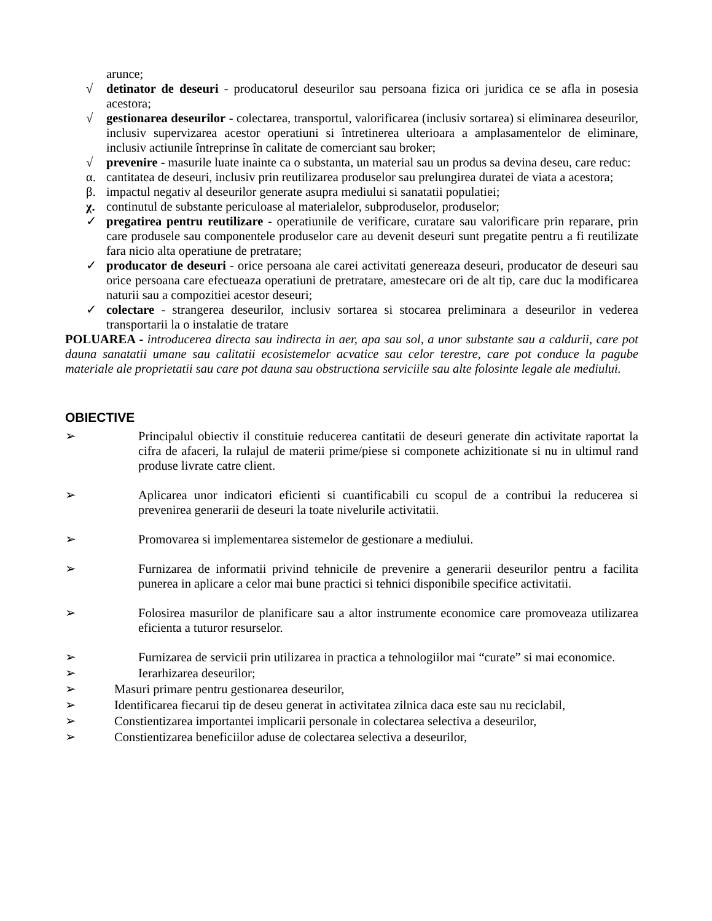arunce;
√ detinator de deseuri - producatorul deseurilor sau persoana fizica ori juridica ce se afla in posesia acestora;
√ gestionarea deseurilor - colectarea, transportul, valorificarea (inclusiv sortarea) si eliminarea deseurilor, inclusiv supervizarea acestor operatiuni si întretinerea ulterioara a amplasamentelor de eliminare, inclusiv actiunile întreprinse în calitate de comerciant sau broker;
√ prevenire - masurile luate inainte ca o substanta, un material sau un produs sa devina deseu, care reduc:
α. cantitatea de deseuri, inclusiv prin reutilizarea produselor sau prelungirea duratei de viata a acestora;
β. impactul negativ al deseurilor generate asupra mediului si sanatatii populatiei;
χ. continutul de substante periculoase al materialelor, subproduselor, produselor;
✓ pregatirea pentru reutilizare - operatiunile de verificare, curatare sau valorificare prin reparare, prin care produsele sau componentele produselor care au devenit deseuri sunt pregatite pentru a fi reutilizate fara nicio alta operatiune de pretratare;
✓ producator de deseuri - orice persoana ale carei activitati genereaza deseuri, producator de deseuri sau orice persoana care efectueaza operatiuni de pretratare, amestecare ori de alt tip, care duc la modificarea naturii sau a compozitiei acestor deseuri;
✓ colectare - strangerea deseurilor, inclusiv sortarea si stocarea preliminara a deseurilor in vederea transportarii la o instalatie de tratare
POLUAREA - introducerea directa sau indirecta in aer, apa sau sol, a unor substante sau a caldurii, care pot dauna sanatatii umane sau calitatii ecosistemelor acvatice sau celor terestre, care pot conduce la pagube materiale ale proprietatii sau care pot dauna sau obstructiona serviciile sau alte folosinte legale ale mediului.
OBIECTIVE
➢ Principalul obiectiv il constituie reducerea cantitatii de deseuri generate din activitate raportat la cifra de afaceri, la rulajul de materii prime/piese si componete achizitionate si nu in ultimul rand produse livrate catre client.
➢ Aplicarea unor indicatori eficienti si cuantificabili cu scopul de a contribui la reducerea si prevenirea generarii de deseuri la toate nivelurile activitatii.
➢ Promovarea si implementarea sistemelor de gestionare a mediului.
➢ Furnizarea de informatii privind tehnicile de prevenire a generarii deseurilor pentru a facilita punerea in aplicare a celor mai bune practici si tehnici disponibile specifice activitatii.
➢ Folosirea masurilor de planificare sau a altor instrumente economice care promoveaza utilizarea eficienta a tuturor resurselor.
➢ Furnizarea de servicii prin utilizarea in practica a tehnologiilor mai “curate” si mai economice.
➢ Ierarhizarea deseurilor;
➢ Masuri primare pentru gestionarea deseurilor,
➢ Identificarea fiecarui tip de deseu generat in activitatea zilnica daca este sau nu reciclabil,
➢ Constientizarea importantei implicarii personale in colectarea selectiva a deseurilor,
➢ Constientizarea beneficiilor aduse de colectarea selectiva a deseurilor,